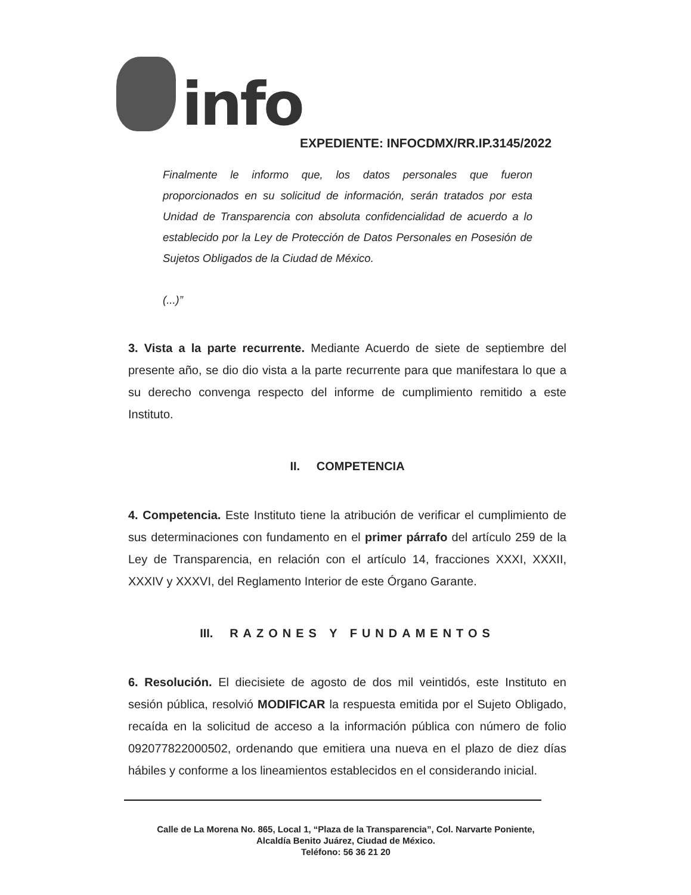info
EXPEDIENTE: INFOCDMX/RR.IP.3145/2022
Finalmente le informo que, los datos personales que fueron proporcionados en su solicitud de información, serán tratados por esta Unidad de Transparencia con absoluta confidencialidad de acuerdo a lo establecido por la Ley de Protección de Datos Personales en Posesión de Sujetos Obligados de la Ciudad de México.
(...)”
3. Vista a la parte recurrente. Mediante Acuerdo de siete de septiembre del presente año, se dio dio vista a la parte recurrente para que manifestara lo que a su derecho convenga respecto del informe de cumplimiento remitido a este Instituto.
II. COMPETENCIA
4. Competencia. Este Instituto tiene la atribución de verificar el cumplimiento de sus determinaciones con fundamento en el primer párrafo del artículo 259 de la Ley de Transparencia, en relación con el artículo 14, fracciones XXXI, XXXII, XXXIV y XXXVI, del Reglamento Interior de este Órgano Garante.
III. RAZONES Y FUNDAMENTOS
6. Resolución. El diecisiete de agosto de dos mil veintidós, este Instituto en sesión pública, resolvió MODIFICAR la respuesta emitida por el Sujeto Obligado, recaída en la solicitud de acceso a la información pública con número de folio 092077822000502, ordenando que emitiera una nueva en el plazo de diez días hábiles y conforme a los lineamientos establecidos en el considerando inicial.
Calle de La Morena No. 865, Local 1, “Plaza de la Transparencia”, Col. Narvarte Poniente,
Alcaldía Benito Juárez, Ciudad de México.
Teléfono: 56 36 21 20